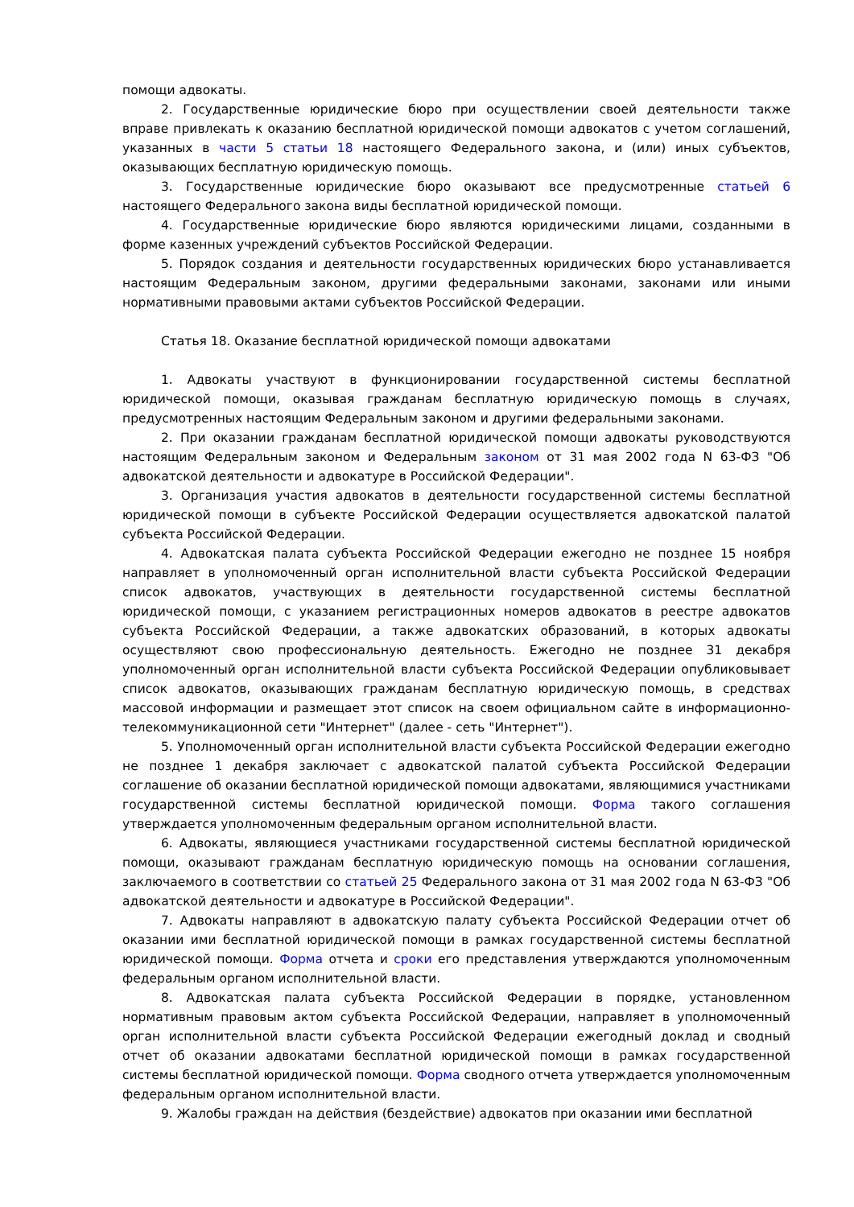помощи адвокаты.
2. Государственные юридические бюро при осуществлении своей деятельности также вправе привлекать к оказанию бесплатной юридической помощи адвокатов с учетом соглашений, указанных в части 5 статьи 18 настоящего Федерального закона, и (или) иных субъектов, оказывающих бесплатную юридическую помощь.
3. Государственные юридические бюро оказывают все предусмотренные статьей 6 настоящего Федерального закона виды бесплатной юридической помощи.
4. Государственные юридические бюро являются юридическими лицами, созданными в форме казенных учреждений субъектов Российской Федерации.
5. Порядок создания и деятельности государственных юридических бюро устанавливается настоящим Федеральным законом, другими федеральными законами, законами или иными нормативными правовыми актами субъектов Российской Федерации.
Статья 18. Оказание бесплатной юридической помощи адвокатами
1. Адвокаты участвуют в функционировании государственной системы бесплатной юридической помощи, оказывая гражданам бесплатную юридическую помощь в случаях, предусмотренных настоящим Федеральным законом и другими федеральными законами.
2. При оказании гражданам бесплатной юридической помощи адвокаты руководствуются настоящим Федеральным законом и Федеральным законом от 31 мая 2002 года N 63-ФЗ "Об адвокатской деятельности и адвокатуре в Российской Федерации".
3. Организация участия адвокатов в деятельности государственной системы бесплатной юридической помощи в субъекте Российской Федерации осуществляется адвокатской палатой субъекта Российской Федерации.
4. Адвокатская палата субъекта Российской Федерации ежегодно не позднее 15 ноября направляет в уполномоченный орган исполнительной власти субъекта Российской Федерации список адвокатов, участвующих в деятельности государственной системы бесплатной юридической помощи, с указанием регистрационных номеров адвокатов в реестре адвокатов субъекта Российской Федерации, а также адвокатских образований, в которых адвокаты осуществляют свою профессиональную деятельность. Ежегодно не позднее 31 декабря уполномоченный орган исполнительной власти субъекта Российской Федерации опубликовывает список адвокатов, оказывающих гражданам бесплатную юридическую помощь, в средствах массовой информации и размещает этот список на своем официальном сайте в информационно-телекоммуникационной сети "Интернет" (далее - сеть "Интернет").
5. Уполномоченный орган исполнительной власти субъекта Российской Федерации ежегодно не позднее 1 декабря заключает с адвокатской палатой субъекта Российской Федерации соглашение об оказании бесплатной юридической помощи адвокатами, являющимися участниками государственной системы бесплатной юридической помощи. Форма такого соглашения утверждается уполномоченным федеральным органом исполнительной власти.
6. Адвокаты, являющиеся участниками государственной системы бесплатной юридической помощи, оказывают гражданам бесплатную юридическую помощь на основании соглашения, заключаемого в соответствии со статьей 25 Федерального закона от 31 мая 2002 года N 63-ФЗ "Об адвокатской деятельности и адвокатуре в Российской Федерации".
7. Адвокаты направляют в адвокатскую палату субъекта Российской Федерации отчет об оказании ими бесплатной юридической помощи в рамках государственной системы бесплатной юридической помощи. Форма отчета и сроки его представления утверждаются уполномоченным федеральным органом исполнительной власти.
8. Адвокатская палата субъекта Российской Федерации в порядке, установленном нормативным правовым актом субъекта Российской Федерации, направляет в уполномоченный орган исполнительной власти субъекта Российской Федерации ежегодный доклад и сводный отчет об оказании адвокатами бесплатной юридической помощи в рамках государственной системы бесплатной юридической помощи. Форма сводного отчета утверждается уполномоченным федеральным органом исполнительной власти.
9. Жалобы граждан на действия (бездействие) адвокатов при оказании ими бесплатной